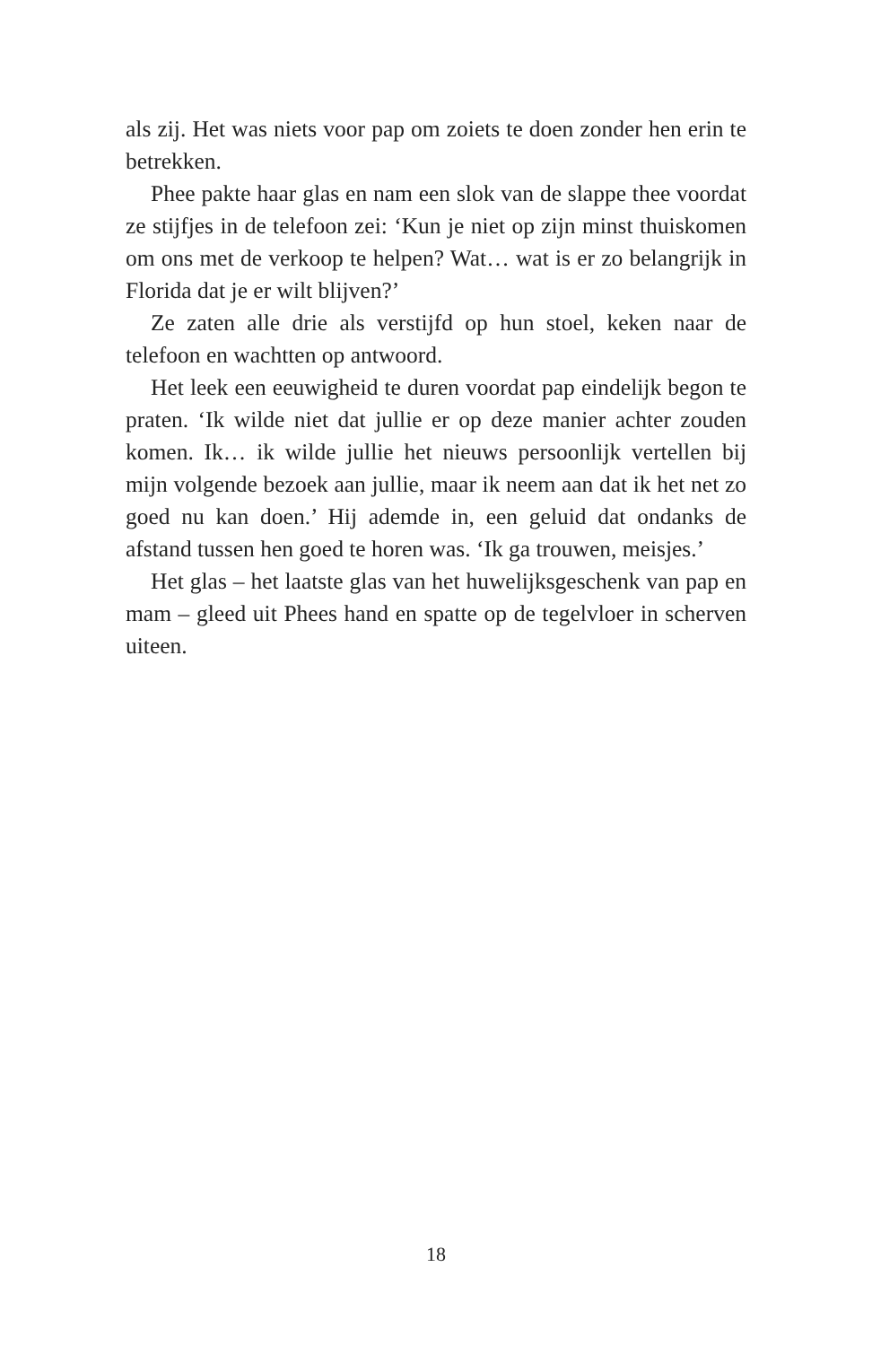als zij. Het was niets voor pap om zoiets te doen zonder hen erin te betrekken.
Phee pakte haar glas en nam een slok van de slappe thee voordat ze stijfjes in de telefoon zei: ‘Kun je niet op zijn minst thuiskomen om ons met de verkoop te helpen? Wat… wat is er zo belangrijk in Florida dat je er wilt blijven?’
Ze zaten alle drie als verstijfd op hun stoel, keken naar de telefoon en wachtten op antwoord.
Het leek een eeuwigheid te duren voordat pap eindelijk begon te praten. ‘Ik wilde niet dat jullie er op deze manier achter zouden komen. Ik… ik wilde jullie het nieuws persoonlijk vertellen bij mijn volgende bezoek aan jullie, maar ik neem aan dat ik het net zo goed nu kan doen.’ Hij ademde in, een geluid dat ondanks de afstand tussen hen goed te horen was. ‘Ik ga trouwen, meisjes.’
Het glas – het laatste glas van het huwelijksgeschenk van pap en mam – gleed uit Phees hand en spatte op de tegelvloer in scherven uiteen.
18